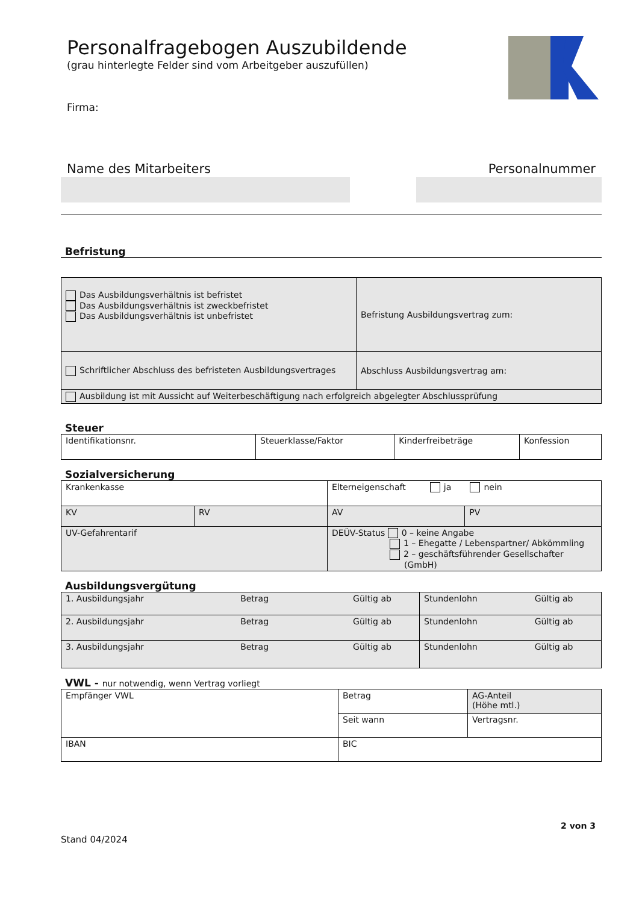Personalfragebogen Auszubildende
(grau hinterlegte Felder sind vom Arbeitgeber auszufüllen)
Firma:
Name des Mitarbeiters Personalnummer
Befristung
| Das Ausbildungsverhältnis ist befristet Das Ausbildungsverhältnis ist zweckbefristet Das Ausbildungsverhältnis ist unbefristet | Befristung Ausbildungsvertrag zum: |
| Schriftlicher Abschluss des befristeten Ausbildungsvertrages | Abschluss Ausbildungsvertrag am: |
| Ausbildung ist mit Aussicht auf Weiterbeschäftigung nach erfolgreich abgelegter Abschlussprüfung | |
Steuer
| Identifikationsnr. | Steuerklasse/Faktor | Kinderfreibeträge | Konfession |
Sozialversicherung
| Krankenkasse | | Elterneigenschaft ja nein | |
| KV | RV | AV | PV |
| UV-Gefahrentarif | | DEÜV-Status 0 – keine Angabe 1 – Ehegatte / Lebenspartner/ Abkömmling 2 – geschäftsführender Gesellschafter (GmbH) | |
Ausbildungsvergütung
| 1. Ausbildungsjahr Betrag Gültig ab | Stundenlohn Gültig ab |
| 2. Ausbildungsjahr Betrag Gültig ab | Stundenlohn Gültig ab |
| 3. Ausbildungsjahr Betrag Gültig ab | Stundenlohn Gültig ab |
VWL - nur notwendig, wenn Vertrag vorliegt
| Empfänger VWL | Betrag | AG-Anteil (Höhe mtl.) |
| | Seit wann | Vertragsnr. |
| IBAN | BIC | |
2 von 3
Stand 04/2024